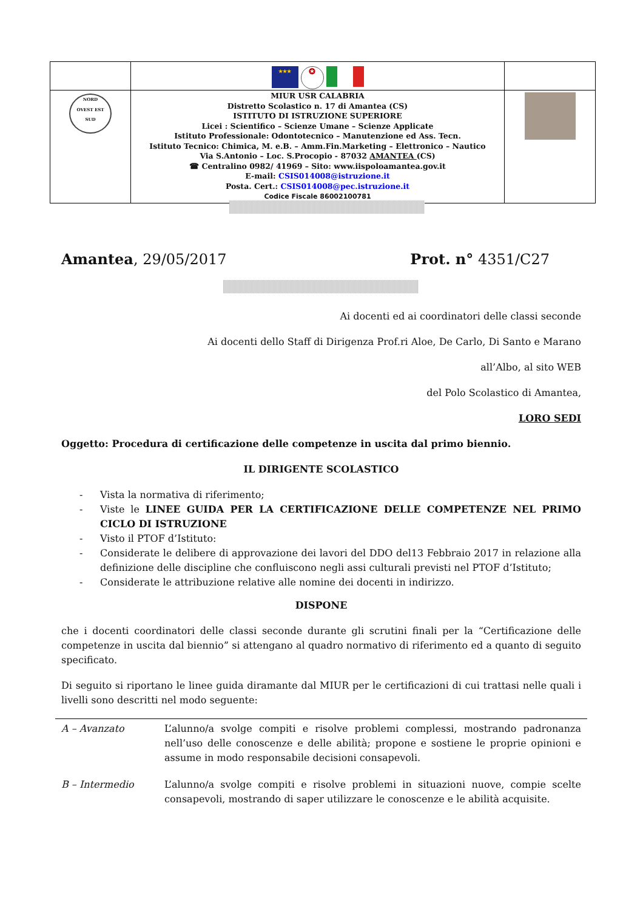| | ★★★ ✪ | |
| NORD OVEST EST SUD | MIUR USR CALABRIA Distretto Scolastico n. 17 di Amantea (CS) ISTITUTO DI ISTRUZIONE SUPERIORE Licei : Scientifico – Scienze Umane – Scienze Applicate Istituto Professionale: Odontotecnico – Manutenzione ed Ass. Tecn. Istituto Tecnico: Chimica, M. e.B. – Amm.Fin.Marketing – Elettronico – Nautico Via S.Antonio – Loc. S.Procopio - 87032 AMANTEA (CS) ☎ Centralino 0982/ 41969 – Sito: www.iispoloamantea.gov.it E-mail: CSIS014008@istruzione.it Posta. Cert.: CSIS014008@pec.istruzione.it Codice Fiscale 86002100781 | |
Amantea, 29/05/2017 Prot. n° 4351/C27
Ai docenti ed ai coordinatori delle classi seconde
Ai docenti dello Staff di Dirigenza Prof.ri Aloe, De Carlo, Di Santo e Marano
all’Albo, al sito WEB
del Polo Scolastico di Amantea,
LORO SEDI
Oggetto: Procedura di certificazione delle competenze in uscita dal primo biennio.
IL DIRIGENTE SCOLASTICO
- Vista la normativa di riferimento;
- Viste le LINEE GUIDA PER LA CERTIFICAZIONE DELLE COMPETENZE NEL PRIMO CICLO DI ISTRUZIONE
- Visto il PTOF d’Istituto:
- Considerate le delibere di approvazione dei lavori del DDO del13 Febbraio 2017 in relazione alla definizione delle discipline che confluiscono negli assi culturali previsti nel PTOF d’Istituto;
- Considerate le attribuzione relative alle nomine dei docenti in indirizzo.
DISPONE
che i docenti coordinatori delle classi seconde durante gli scrutini finali per la “Certificazione delle competenze in uscita dal biennio” si attengano al quadro normativo di riferimento ed a quanto di seguito specificato.
Di seguito si riportano le linee guida diramante dal MIUR per le certificazioni di cui trattasi nelle quali i livelli sono descritti nel modo seguente:
| A – Avanzato | L’alunno/a svolge compiti e risolve problemi complessi, mostrando padronanza nell’uso delle conoscenze e delle abilità; propone e sostiene le proprie opinioni e assume in modo responsabile decisioni consapevoli. |
| B – Intermedio | L’alunno/a svolge compiti e risolve problemi in situazioni nuove, compie scelte consapevoli, mostrando di saper utilizzare le conoscenze e le abilità acquisite. |